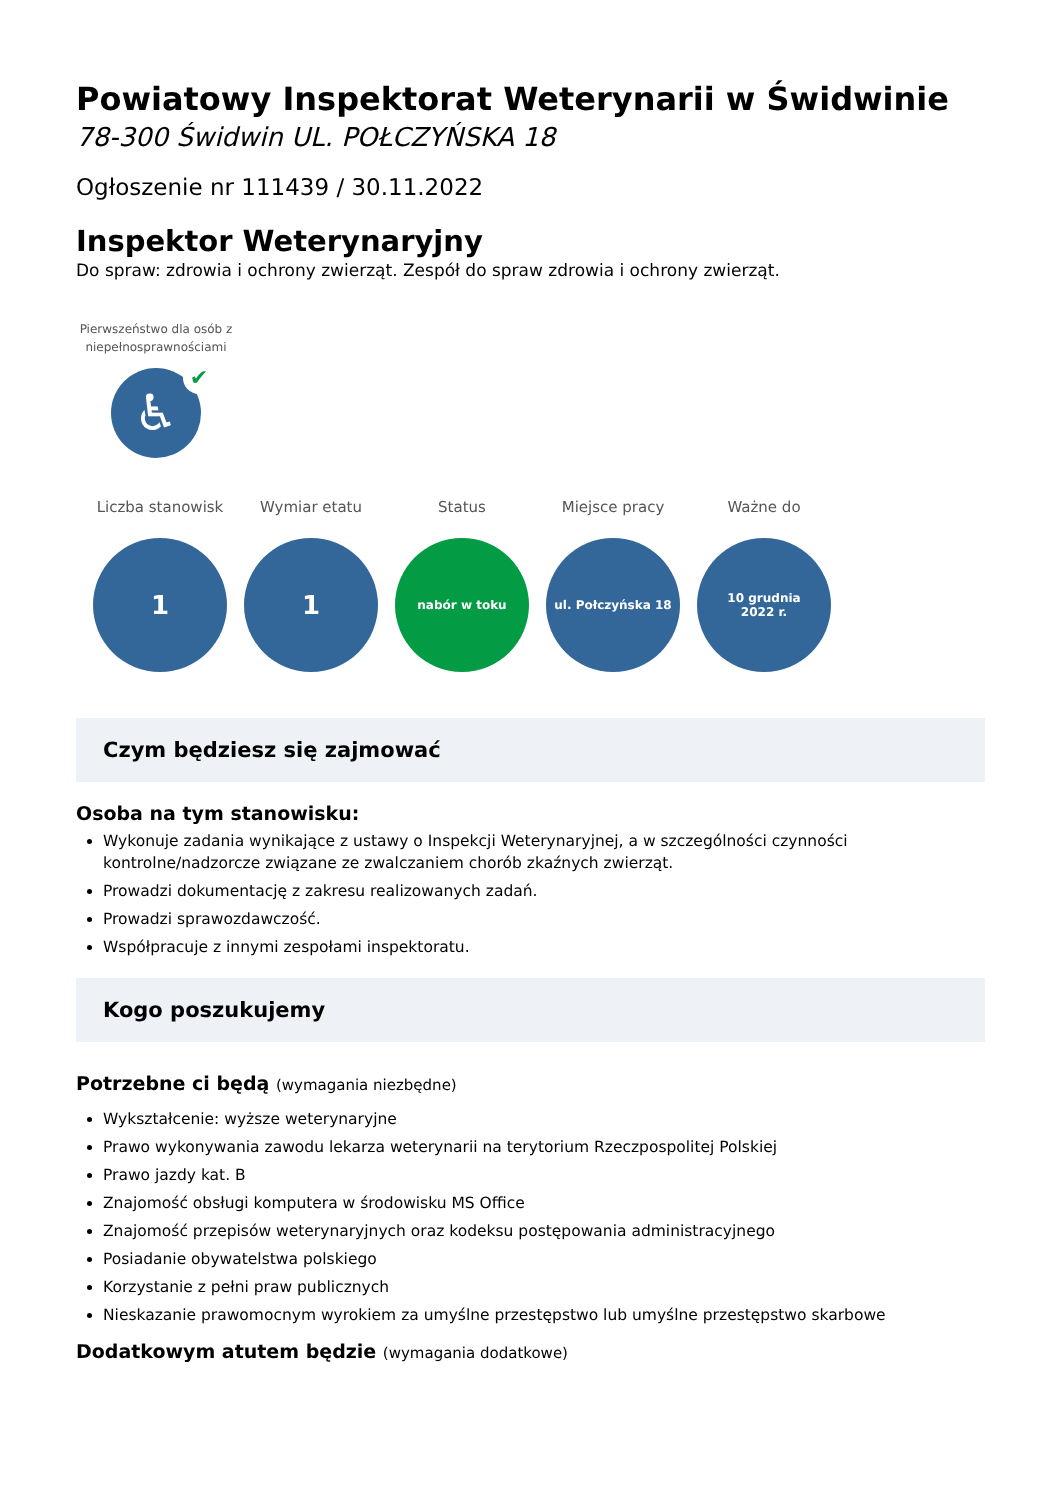Powiatowy Inspektorat Weterynarii w Świdwinie
78-300 Świdwin UL. POŁCZYŃSKA 18
Ogłoszenie nr 111439 / 30.11.2022
Inspektor Weterynaryjny
Do spraw: zdrowia i ochrony zwierząt. Zespół do spraw zdrowia i ochrony zwierząt.
Pierwszeństwo dla osób z niepełnosprawnościami
♿
✔
Liczba stanowisk
1
Wymiar etatu
1
Status
nabór w toku
Miejsce pracy
ul. Połczyńska 18
Ważne do
10 grudnia
2022 r.
Czym będziesz się zajmować
Osoba na tym stanowisku:
Wykonuje zadania wynikające z ustawy o Inspekcji Weterynaryjnej, a w szczególności czynności kontrolne/nadzorcze związane ze zwalczaniem chorób zkaźnych zwierząt.
Prowadzi dokumentację z zakresu realizowanych zadań.
Prowadzi sprawozdawczość.
Współpracuje z innymi zespołami inspektoratu.
Kogo poszukujemy
Potrzebne ci będą (wymagania niezbędne)
Wykształcenie: wyższe weterynaryjne
Prawo wykonywania zawodu lekarza weterynarii na terytorium Rzeczpospolitej Polskiej
Prawo jazdy kat. B
Znajomość obsługi komputera w środowisku MS Office
Znajomość przepisów weterynaryjnych oraz kodeksu postępowania administracyjnego
Posiadanie obywatelstwa polskiego
Korzystanie z pełni praw publicznych
Nieskazanie prawomocnym wyrokiem za umyślne przestępstwo lub umyślne przestępstwo skarbowe
Dodatkowym atutem będzie (wymagania dodatkowe)